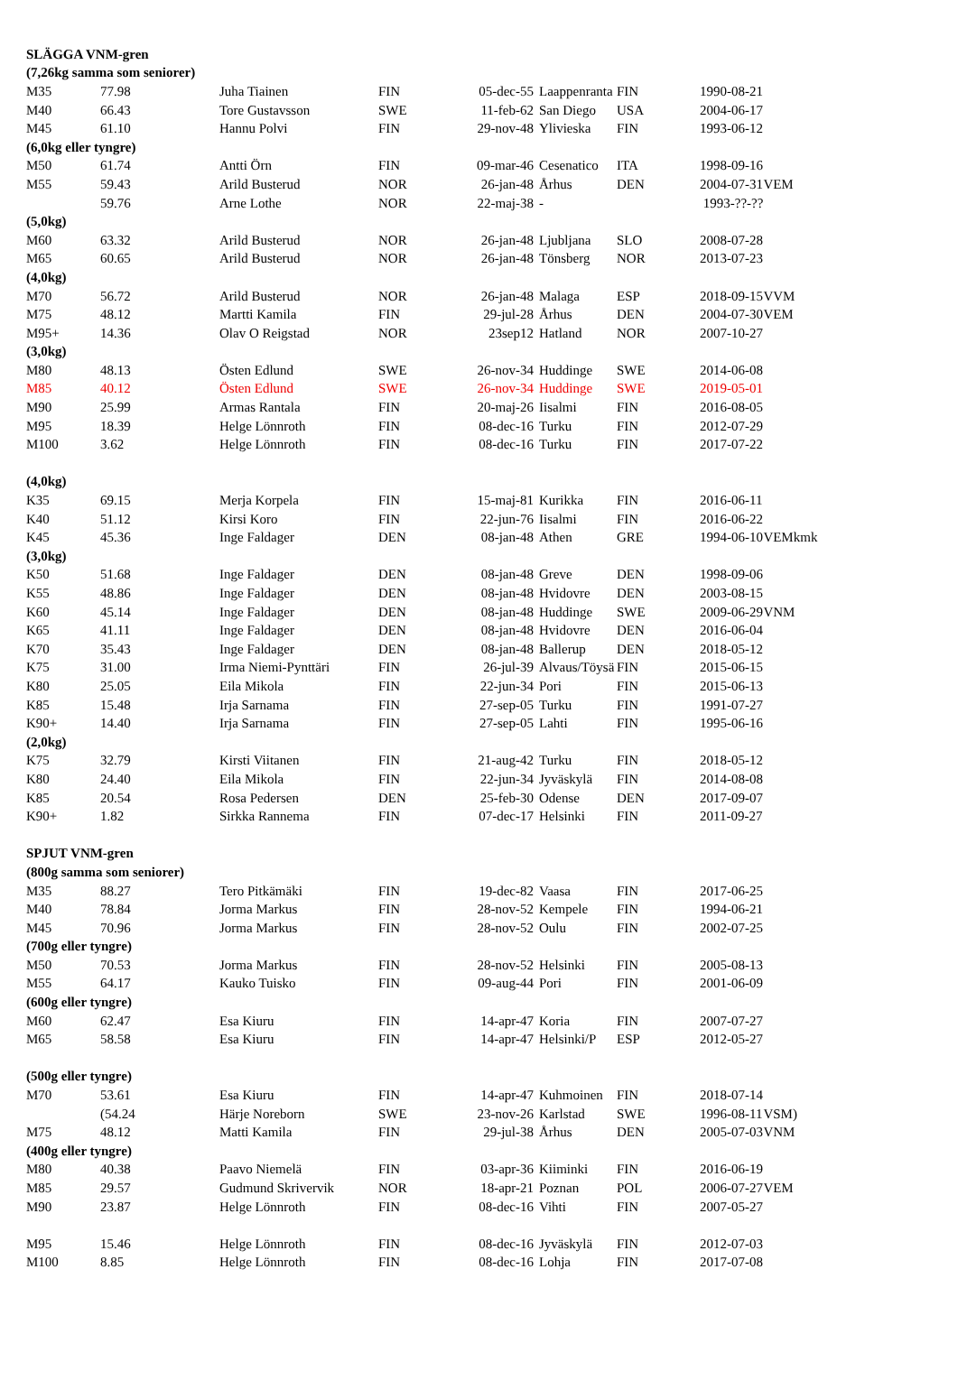| SLÄGGA VNM-gren | | | | | | | | |
| --- | --- | --- | --- | --- | --- | --- | --- | --- |
| (7,26kg samma som seniorer) | | | | | | | | |
| M35 | 77.98 | Juha Tiainen | FIN | 05-dec-55 | Laappenranta | FIN | 1990-08-21 | |
| M40 | 66.43 | Tore Gustavsson | SWE | 11-feb-62 | San Diego | USA | 2004-06-17 | |
| M45 | 61.10 | Hannu Polvi | FIN | 29-nov-48 | Ylivieska | FIN | 1993-06-12 | |
| (6,0kg eller tyngre) | | | | | | | | |
| M50 | 61.74 | Antti Örn | FIN | 09-mar-46 | Cesenatico | ITA | 1998-09-16 | |
| M55 | 59.43 | Arild Busterud | NOR | 26-jan-48 | Århus | DEN | 2004-07-31 | VEM |
| | 59.76 | Arne Lothe | NOR | 22-maj-38 | - | | 1993-??-?? | |
| (5,0kg) | | | | | | | | |
| M60 | 63.32 | Arild Busterud | NOR | 26-jan-48 | Ljubljana | SLO | 2008-07-28 | |
| M65 | 60.65 | Arild Busterud | NOR | 26-jan-48 | Tönsberg | NOR | 2013-07-23 | |
| (4,0kg) | | | | | | | | |
| M70 | 56.72 | Arild Busterud | NOR | 26-jan-48 | Malaga | ESP | 2018-09-15 | VVM |
| M75 | 48.12 | Martti Kamila | FIN | 29-jul-28 | Århus | DEN | 2004-07-30 | VEM |
| M95+ | 14.36 | Olav O Reigstad | NOR | 23sep12 | Hatland | NOR | 2007-10-27 | |
| (3,0kg) | | | | | | | | |
| M80 | 48.13 | Östen Edlund | SWE | 26-nov-34 | Huddinge | SWE | 2014-06-08 | |
| M85 | 40.12 | Östen Edlund | SWE | 26-nov-34 | Huddinge | SWE | 2019-05-01 | |
| M90 | 25.99 | Armas Rantala | FIN | 20-maj-26 | Iisalmi | FIN | 2016-08-05 | |
| M95 | 18.39 | Helge Lönnroth | FIN | 08-dec-16 | Turku | FIN | 2012-07-29 | |
| M100 | 3.62 | Helge Lönnroth | FIN | 08-dec-16 | Turku | FIN | 2017-07-22 | |
| (4,0kg) | | | | | | | | |
| K35 | 69.15 | Merja Korpela | FIN | 15-maj-81 | Kurikka | FIN | 2016-06-11 | |
| K40 | 51.12 | Kirsi Koro | FIN | 22-jun-76 | Iisalmi | FIN | 2016-06-22 | |
| K45 | 45.36 | Inge Faldager | DEN | 08-jan-48 | Athen | GRE | 1994-06-10 | VEMkmk |
| (3,0kg) | | | | | | | | |
| K50 | 51.68 | Inge Faldager | DEN | 08-jan-48 | Greve | DEN | 1998-09-06 | |
| K55 | 48.86 | Inge Faldager | DEN | 08-jan-48 | Hvidovre | DEN | 2003-08-15 | |
| K60 | 45.14 | Inge Faldager | DEN | 08-jan-48 | Huddinge | SWE | 2009-06-29 | VNM |
| K65 | 41.11 | Inge Faldager | DEN | 08-jan-48 | Hvidovre | DEN | 2016-06-04 | |
| K70 | 35.43 | Inge Faldager | DEN | 08-jan-48 | Ballerup | DEN | 2018-05-12 | |
| K75 | 31.00 | Irma Niemi-Pynttäri | FIN | 26-jul-39 | Alvaus/Töysä | FIN | 2015-06-15 | |
| K80 | 25.05 | Eila Mikola | FIN | 22-jun-34 | Pori | FIN | 2015-06-13 | |
| K85 | 15.48 | Irja Sarnama | FIN | 27-sep-05 | Turku | FIN | 1991-07-27 | |
| K90+ | 14.40 | Irja Sarnama | FIN | 27-sep-05 | Lahti | FIN | 1995-06-16 | |
| (2,0kg) | | | | | | | | |
| K75 | 32.79 | Kirsti Viitanen | FIN | 21-aug-42 | Turku | FIN | 2018-05-12 | |
| K80 | 24.40 | Eila Mikola | FIN | 22-jun-34 | Jyväskylä | FIN | 2014-08-08 | |
| K85 | 20.54 | Rosa Pedersen | DEN | 25-feb-30 | Odense | DEN | 2017-09-07 | |
| K90+ | 1.82 | Sirkka Rannema | FIN | 07-dec-17 | Helsinki | FIN | 2011-09-27 | |
| SPJUT VNM-gren | | | | | | | | |
| (800g samma som seniorer) | | | | | | | | |
| M35 | 88.27 | Tero Pitkämäki | FIN | 19-dec-82 | Vaasa | FIN | 2017-06-25 | |
| M40 | 78.84 | Jorma Markus | FIN | 28-nov-52 | Kempele | FIN | 1994-06-21 | |
| M45 | 70.96 | Jorma Markus | FIN | 28-nov-52 | Oulu | FIN | 2002-07-25 | |
| (700g eller tyngre) | | | | | | | | |
| M50 | 70.53 | Jorma Markus | FIN | 28-nov-52 | Helsinki | FIN | 2005-08-13 | |
| M55 | 64.17 | Kauko Tuisko | FIN | 09-aug-44 | Pori | FIN | 2001-06-09 | |
| (600g eller tyngre) | | | | | | | | |
| M60 | 62.47 | Esa Kiuru | FIN | 14-apr-47 | Koria | FIN | 2007-07-27 | |
| M65 | 58.58 | Esa Kiuru | FIN | 14-apr-47 | Helsinki/P | ESP | 2012-05-27 | |
| (500g eller tyngre) | | | | | | | | |
| M70 | 53.61 | Esa Kiuru | FIN | 14-apr-47 | Kuhmoinen | FIN | 2018-07-14 | |
| | (54.24 | Härje Noreborn | SWE | 23-nov-26 | Karlstad | SWE | 1996-08-11 | VSM) |
| M75 | 48.12 | Matti Kamila | FIN | 29-jul-38 | Århus | DEN | 2005-07-03 | VNM |
| (400g eller tyngre) | | | | | | | | |
| M80 | 40.38 | Paavo Niemelä | FIN | 03-apr-36 | Kiiminki | FIN | 2016-06-19 | |
| M85 | 29.57 | Gudmund Skrivervik | NOR | 18-apr-21 | Poznan | POL | 2006-07-27 | VEM |
| M90 | 23.87 | Helge Lönnroth | FIN | 08-dec-16 | Vihti | FIN | 2007-05-27 | |
| M95 | 15.46 | Helge Lönnroth | FIN | 08-dec-16 | Jyväskylä | FIN | 2012-07-03 | |
| M100 | 8.85 | Helge Lönnroth | FIN | 08-dec-16 | Lohja | FIN | 2017-07-08 | |